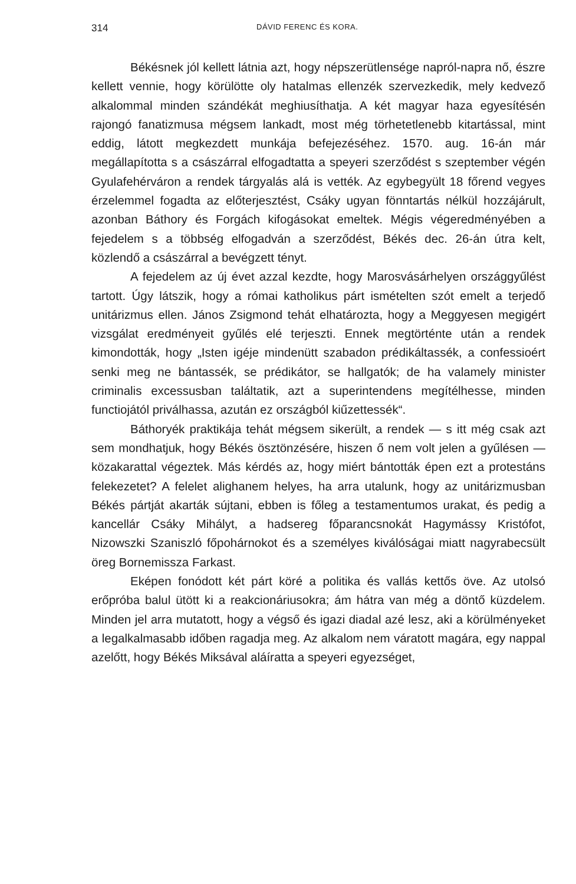314 DÁVID FERENC ÉS KORA.
Békésnek jól kellett látnia azt, hogy népszerütlensége napról-napra nő, észre kellett vennie, hogy körülötte oly hatalmas ellenzék szervezkedik, mely kedvező alkalommal minden szándékát meghiusíthatja. A két magyar haza egyesítésén rajongó fanatizmusa mégsem lankadt, most még törhetetlenebb kitartással, mint eddig, látott megkezdett munkája befejezéséhez. 1570. aug. 16-án már megállapította s a császárral elfogadtatta a speyeri szerződést s szeptember végén Gyulafehérváron a rendek tárgyalás alá is vették. Az egybegyült 18 főrend vegyes érzelemmel fogadta az előterjesztést, Csáky ugyan fönntartás nélkül hozzájárult, azonban Báthory és Forgách kifogásokat emeltek. Mégis végeredményében a fejedelem s a többség elfogadván a szerződést, Békés dec. 26-án útra kelt, közlendő a császárral a bevégzett tényt.
A fejedelem az új évet azzal kezdte, hogy Marosvásárhelyen országgyűlést tartott. Úgy látszik, hogy a római katholikus párt ismételten szót emelt a terjedő unitárizmus ellen. János Zsigmond tehát elhatározta, hogy a Meggyesen megigért vizsgálat eredményeit gyűlés elé terjeszti. Ennek megtörténte után a rendek kimondották, hogy „Isten igéje mindenütt szabadon prédikáltassék, a confessioért senki meg ne bántassék, se prédikátor, se hallgatók; de ha valamely minister criminalis excessusban találtatik, azt a superintendens megítélhesse, minden functiojától priválhassa, azután ez országból kiűzettessék“.
Báthoryék praktikája tehát mégsem sikerült, a rendek — s itt még csak azt sem mondhatjuk, hogy Békés ösztönzésére, hiszen ő nem volt jelen a gyűlésen — közakarattal végeztek. Más kérdés az, hogy miért bántották épen ezt a protestáns felekezetet? A felelet alighanem helyes, ha arra utalunk, hogy az unitárizmusban Békés pártját akarták sújtani, ebben is főleg a testamentumos urakat, és pedig a kancellár Csáky Mihályt, a hadsereg főparancsnokát Hagymássy Kristófot, Nizowszki Szaniszló főpohárnokot és a személyes kiválóságai miatt nagyrabecsült öreg Bornemissza Farkast.
Eképen fonódott két párt köré a politika és vallás kettős öve. Az utolsó erőpróba balul ütött ki a reakcionáriusokra; ám hátra van még a döntő küzdelem. Minden jel arra mutatott, hogy a végső és igazi diadal azé lesz, aki a körülményeket a legalkalmasabb időben ragadja meg. Az alkalom nem váratott magára, egy nappal azelőtt, hogy Békés Miksával aláíratta a speyeri egyezséget,